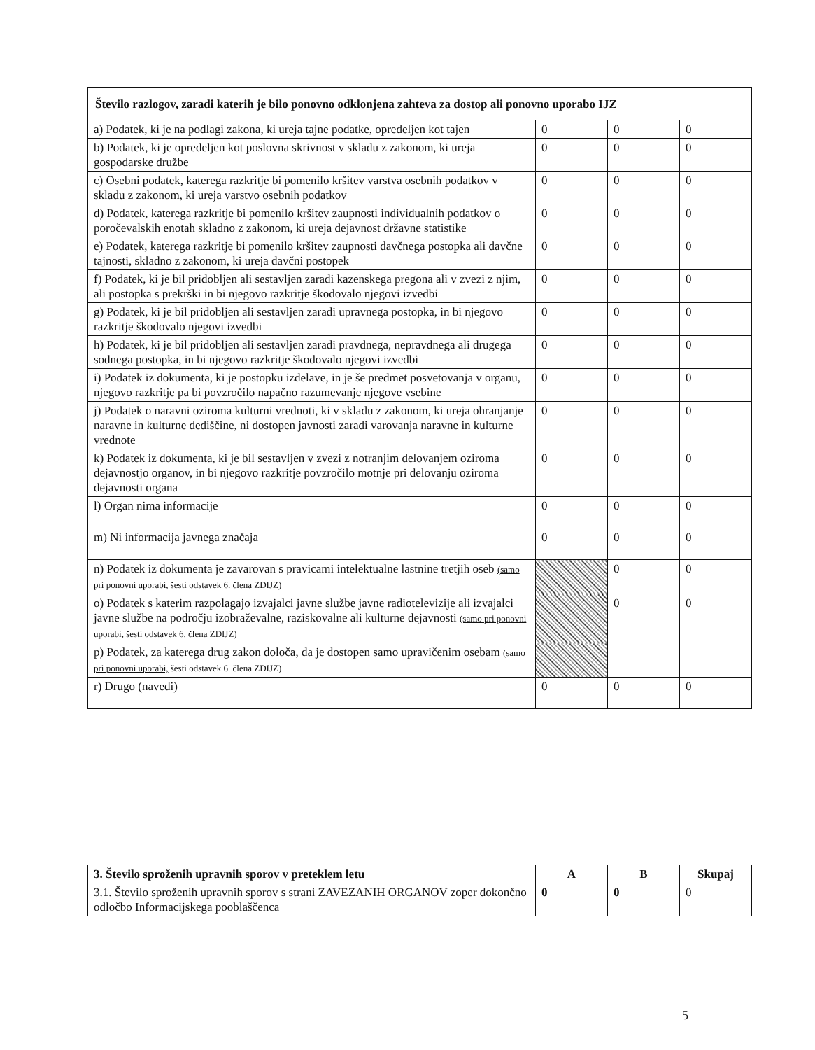| Število razlogov, zaradi katerih je bilo ponovno odklonjena zahteva za dostop ali ponovno uporabo IJZ | | | |
| --- | --- | --- | --- |
| a) Podatek, ki je na podlagi zakona, ki ureja tajne podatke, opredeljen kot tajen | 0 | 0 | 0 |
| b) Podatek, ki je opredeljen kot poslovna skrivnost v skladu z zakonom, ki ureja gospodarske družbe | 0 | 0 | 0 |
| c) Osebni podatek, katerega razkritje bi pomenilo kršitev varstva osebnih podatkov v skladu z zakonom, ki ureja varstvo osebnih podatkov | 0 | 0 | 0 |
| d) Podatek, katerega razkritje bi pomenilo kršitev zaupnosti individualnih podatkov o poročevalskih enotah skladno z zakonom, ki ureja dejavnost državne statistike | 0 | 0 | 0 |
| e) Podatek, katerega razkritje bi pomenilo kršitev zaupnosti davčnega postopka ali davčne tajnosti, skladno z zakonom, ki ureja davčni postopek | 0 | 0 | 0 |
| f) Podatek, ki je bil pridobljen ali sestavljen zaradi kazenskega pregona ali v zvezi z njim, ali postopka s prekrški in bi njegovo razkritje škodovalo njegovi izvedbi | 0 | 0 | 0 |
| g) Podatek, ki je bil pridobljen ali sestavljen zaradi upravnega postopka, in bi njegovo razkritje škodovalo njegovi izvedbi | 0 | 0 | 0 |
| h) Podatek, ki je bil pridobljen ali sestavljen zaradi pravdnega, nepravdnega ali drugega sodnega postopka, in bi njegovo razkritje škodovalo njegovi izvedbi | 0 | 0 | 0 |
| i) Podatek iz dokumenta, ki je postopku izdelave, in je še predmet posvetovanja v organu, njegovo razkritje pa bi povzročilo napačno razumevanje njegove vsebine | 0 | 0 | 0 |
| j) Podatek o naravni oziroma kulturni vrednoti, ki v skladu z zakonom, ki ureja ohranjanje naravne in kulturne dediščine, ni dostopen javnosti zaradi varovanja naravne in kulturne vrednote | 0 | 0 | 0 |
| k) Podatek iz dokumenta, ki je bil sestavljen v zvezi z notranjim delovanjem oziroma dejavnostjo organov, in bi njegovo razkritje povzročilo motnje pri delovanju oziroma dejavnosti organa | 0 | 0 | 0 |
| l) Organ nima informacije | 0 | 0 | 0 |
| m) Ni informacija javnega značaja | 0 | 0 | 0 |
| n) Podatek iz dokumenta je zavarovan s pravicami intelektualne lastnine tretjih oseb (samo pri ponovni uporabi, šesti odstavek 6. člena ZDIJZ) | | 0 | 0 |
| o) Podatek s katerim razpolagajo izvajalci javne službe javne radiotelevizije ali izvajalci javne službe na področju izobraževalne, raziskovalne ali kulturne dejavnosti (samo pri ponovni uporabi, šesti odstavek 6. člena ZDIJZ) | | 0 | 0 |
| p) Podatek, za katerega drug zakon določa, da je dostopen samo upravičenim osebam (samo pri ponovni uporabi, šesti odstavek 6. člena ZDIJZ) | | | |
| r) Drugo (navedi) | 0 | 0 | 0 |
| 3. Število sproženih upravnih sporov v preteklem letu | A | B | Skupaj |
| --- | --- | --- | --- |
| 3.1. Število sproženih upravnih sporov s strani ZAVEZANIH ORGANOV zoper dokončno odločbo Informacijskega pooblaščenca | 0 | 0 | 0 |
5